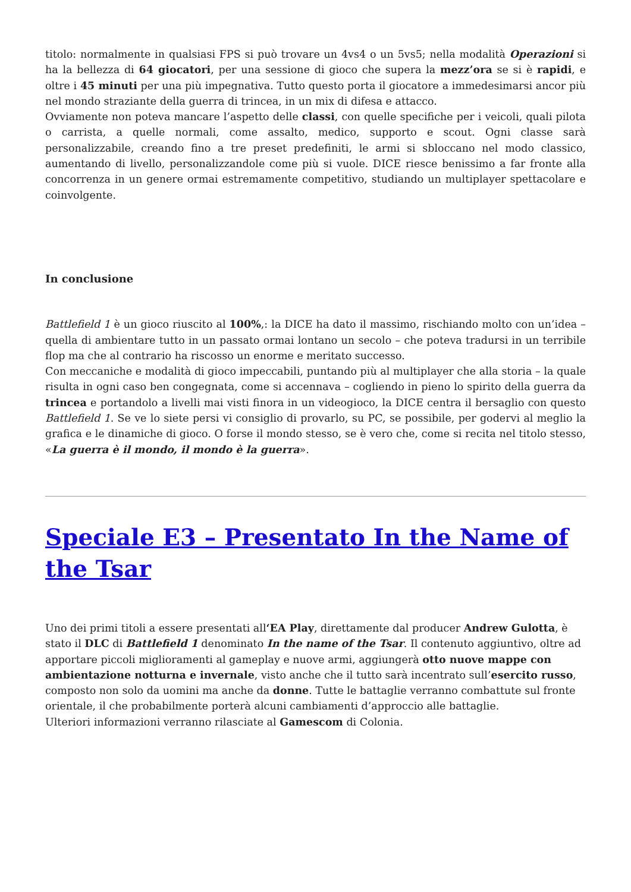titolo: normalmente in qualsiasi FPS si può trovare un 4vs4 o un 5vs5; nella modalità Operazioni si ha la bellezza di 64 giocatori, per una sessione di gioco che supera la mezz’ora se si è rapidi, e oltre i 45 minuti per una più impegnativa. Tutto questo porta il giocatore a immedesimarsi ancor più nel mondo straziante della guerra di trincea, in un mix di difesa e attacco.
Ovviamente non poteva mancare l’aspetto delle classi, con quelle specifiche per i veicoli, quali pilota o carrista, a quelle normali, come assalto, medico, supporto e scout. Ogni classe sarà personalizzabile, creando fino a tre preset predefiniti, le armi si sbloccano nel modo classico, aumentando di livello, personalizzandole come più si vuole. DICE riesce benissimo a far fronte alla concorrenza in un genere ormai estremamente competitivo, studiando un multiplayer spettacolare e coinvolgente.
In conclusione
Battlefield 1 è un gioco riuscito al 100%,: la DICE ha dato il massimo, rischiando molto con un’idea – quella di ambientare tutto in un passato ormai lontano un secolo – che poteva tradursi in un terribile flop ma che al contrario ha riscosso un enorme e meritato successo.
Con meccaniche e modalità di gioco impeccabili, puntando più al multiplayer che alla storia – la quale risulta in ogni caso ben congegnata, come si accennava – cogliendo in pieno lo spirito della guerra da trincea e portandolo a livelli mai visti finora in un videogioco, la DICE centra il bersaglio con questo Battlefield 1. Se ve lo siete persi vi consiglio di provarlo, su PC, se possibile, per godervi al meglio la grafica e le dinamiche di gioco. O forse il mondo stesso, se è vero che, come si recita nel titolo stesso, «La guerra è il mondo, il mondo è la guerra».
Speciale E3 – Presentato In the Name of the Tsar
Uno dei primi titoli a essere presentati all‘EA Play, direttamente dal producer Andrew Gulotta, è stato il DLC di Battlefield 1 denominato In the name of the Tsar. Il contenuto aggiuntivo, oltre ad apportare piccoli miglioramenti al gameplay e nuove armi, aggiungerà otto nuove mappe con ambientazione notturna e invernale, visto anche che il tutto sarà incentrato sull’esercito russo, composto non solo da uomini ma anche da donne. Tutte le battaglie verranno combattute sul fronte orientale, il che probabilmente porterà alcuni cambiamenti d’approccio alle battaglie.
Ulteriori informazioni verranno rilasciate al Gamescom di Colonia.